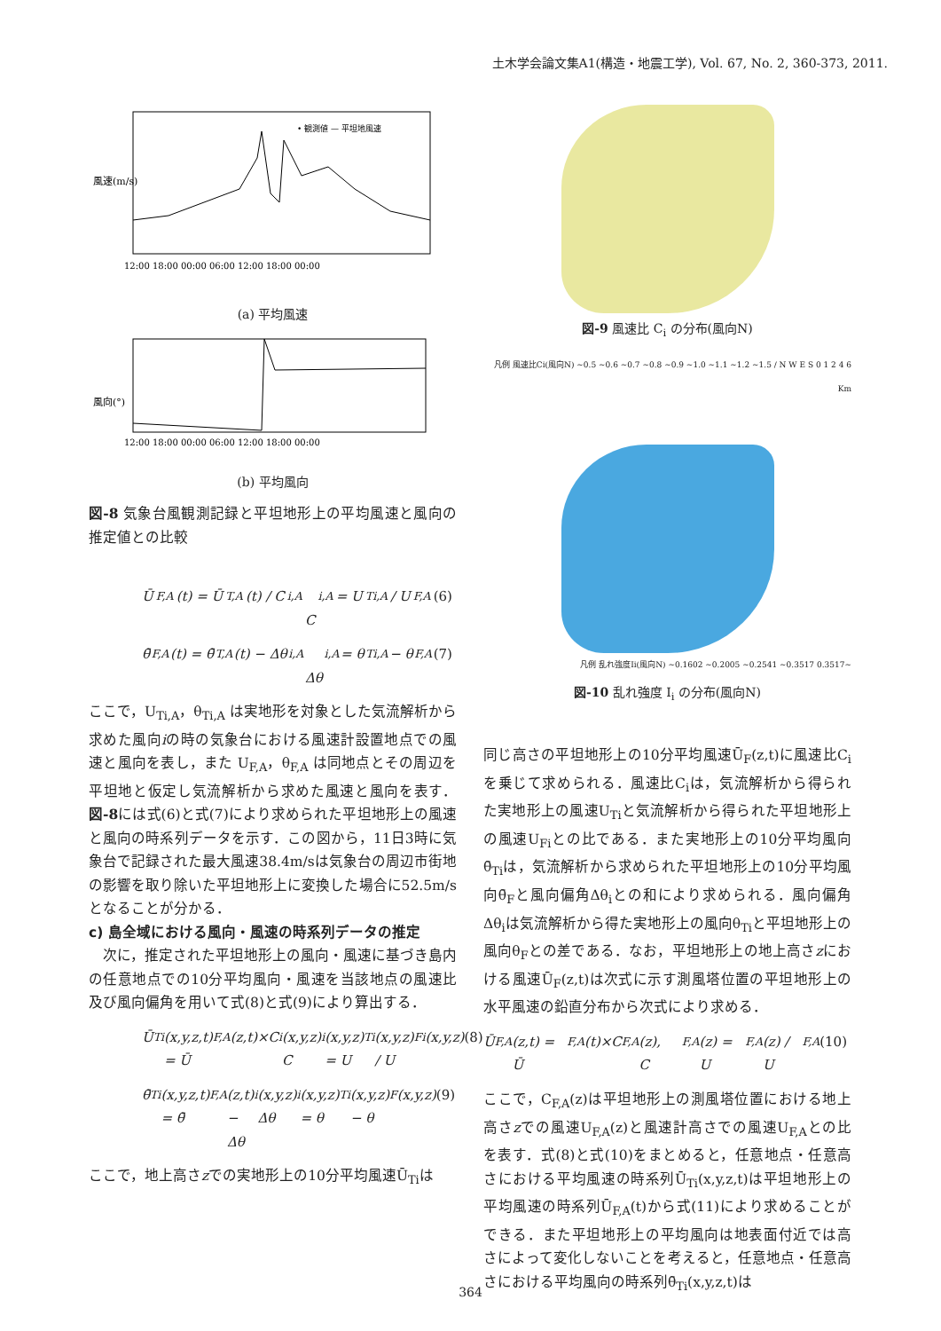土木学会論文集A1(構造・地震工学), Vol. 67, No. 2, 360-373, 2011.
風速(m/s)
12:00 18:00 00:00 06:00 12:00 18:00 00:00
• 観測値 — 平坦地風速
(a) 平均風速
風向(°)
12:00 18:00 00:00 06:00 12:00 18:00 00:00
(b) 平均風向
図-8 気象台風観測記録と平坦地形上の平均風速と風向の推定値との比較
Ū<sub>F,A</sub>(t) = Ū<sub>T,A</sub>(t) / C<sub>i,A</sub>
C<sub>i,A</sub> = U<sub>Ti,A</sub> / U<sub>F,A</sub> (6)
θ̄<sub>F,A</sub>(t) = θ̄<sub>T,A</sub>(t) − Δθ<sub>i,A</sub>
Δθ<sub>i,A</sub> = θ<sub>Ti,A</sub> − θ<sub>F,A</sub> (7)
ここで，U<sub>Ti,A</sub>，θ<sub>Ti,A</sub> は実地形を対象とした気流解析から求めた風向iの時の気象台における風速計設置地点での風速と風向を表し，また U<sub>F,A</sub>，θ<sub>F,A</sub> は同地点とその周辺を平坦地と仮定し気流解析から求めた風速と風向を表す．図-8には式(6)と式(7)により求められた平坦地形上の風速と風向の時系列データを示す．この図から，11日3時に気象台で記録された最大風速38.4m/sは気象台の周辺市街地の影響を取り除いた平坦地形上に変換した場合に52.5m/sとなることが分かる．
c) 島全域における風向・風速の時系列データの推定
　次に，推定された平坦地形上の風向・風速に基づき島内の任意地点での10分平均風向・風速を当該地点の風速比及び風向偏角を用いて式(8)と式(9)により算出する．
Ū<sub>Ti</sub>(x,y,z,t) = Ū<sub>F,A</sub>(z,t)×C<sub>i</sub>(x,y,z)
C<sub>i</sub>(x,y,z) = U<sub>Ti</sub>(x,y,z) / U<sub>Fi</sub>(x,y,z) (8)
θ̄<sub>Ti</sub>(x,y,z,t) = θ̄<sub>F,A</sub>(z,t) − Δθ<sub>i</sub>(x,y,z)
Δθ<sub>i</sub>(x,y,z) = θ<sub>Ti</sub>(x,y,z) − θ<sub>F</sub>(x,y,z) (9)
ここで，地上高さzでの実地形上の10分平均風速Ū<sub>Ti</sub>は
図-9 風速比 C<sub>i</sub> の分布(風向N)
凡例 風速比Ci(風向N) ~0.5 ~0.6 ~0.7 ~0.8 ~0.9 ~1.0 ~1.1 ~1.2 ~1.5 / N W E S 0 1 2 4 6 Km
凡例 乱れ強度Ii(風向N) ~0.1602 ~0.2005 ~0.2541 ~0.3517 0.3517~
図-10 乱れ強度 I<sub>i</sub> の分布(風向N)
同じ高さの平坦地形上の10分平均風速Ū<sub>F</sub>(z,t)に風速比C<sub>i</sub>を乗じて求められる．風速比C<sub>i</sub>は，気流解析から得られた実地形上の風速U<sub>Ti</sub>と気流解析から得られた平坦地形上の風速U<sub>Fi</sub>との比である．また実地形上の10分平均風向θ̄<sub>Ti</sub>は，気流解析から求められた平坦地形上の10分平均風向θ̄<sub>F</sub>と風向偏角Δθ<sub>i</sub>との和により求められる．風向偏角Δθ<sub>i</sub>は気流解析から得た実地形上の風向θ<sub>Ti</sub>と平坦地形上の風向θ<sub>F</sub>との差である．なお，平坦地形上の地上高さzにおける風速Ū<sub>F</sub>(z,t)は次式に示す測風塔位置の平坦地形上の水平風速の鉛直分布から次式により求める．
Ū<sub>F,A</sub>(z,t) = Ū<sub>F,A</sub>(t)×C<sub>F,A</sub>(z),　C<sub>F,A</sub>(z) = U<sub>F,A</sub>(z) / U<sub>F,A</sub> (10)
ここで，C<sub>F,A</sub>(z)は平坦地形上の測風塔位置における地上高さzでの風速U<sub>F,A</sub>(z)と風速計高さでの風速U<sub>F,A</sub>との比を表す．式(8)と式(10)をまとめると，任意地点・任意高さにおける平均風速の時系列Ū<sub>Ti</sub>(x,y,z,t)は平坦地形上の平均風速の時系列Ū<sub>F,A</sub>(t)から式(11)により求めることができる．また平坦地形上の平均風向は地表面付近では高さによって変化しないことを考えると，任意地点・任意高さにおける平均風向の時系列θ̄<sub>Ti</sub>(x,y,z,t)は
364